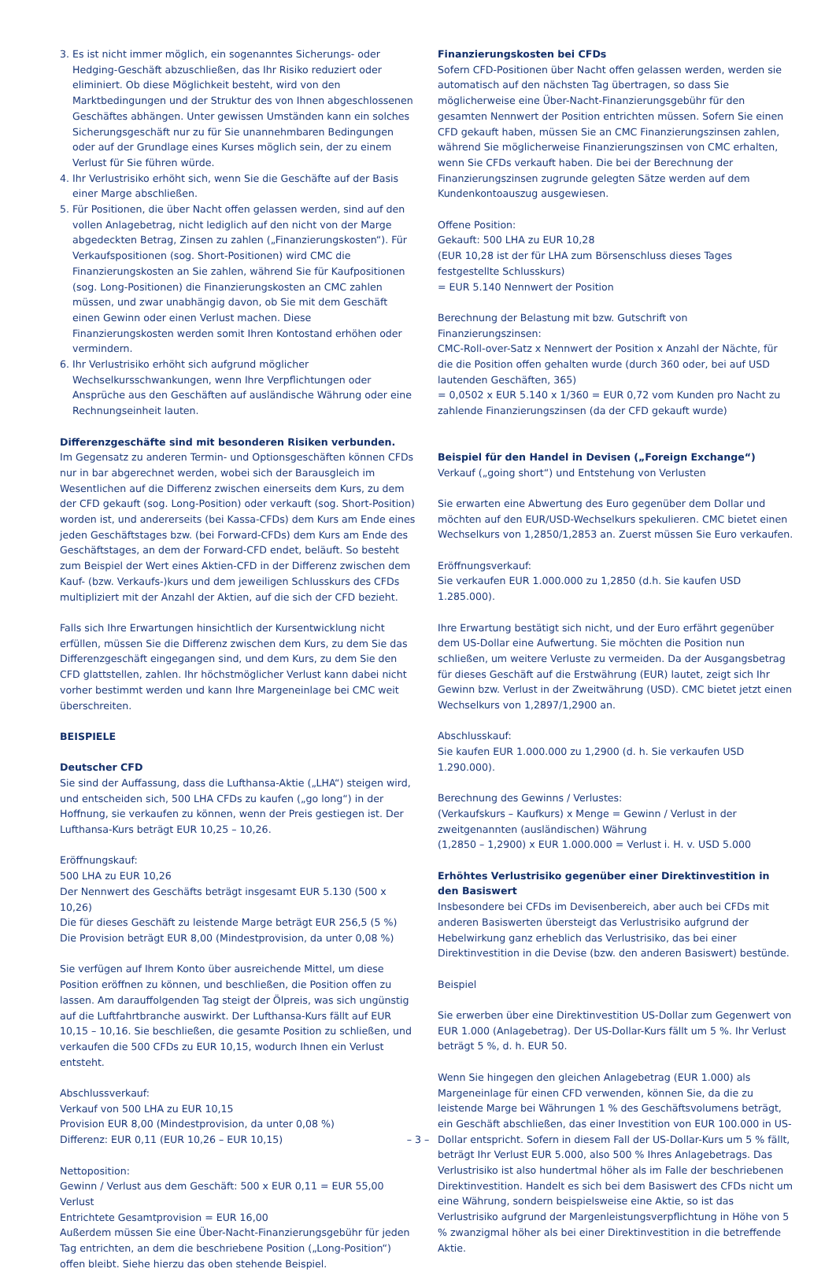3. Es ist nicht immer möglich, ein sogenanntes Sicherungs- oder Hedging-Geschäft abzuschließen, das Ihr Risiko reduziert oder eliminiert. Ob diese Möglichkeit besteht, wird von den Marktbedingungen und der Struktur des von Ihnen abgeschlossenen Geschäftes abhängen. Unter gewissen Umständen kann ein solches Sicherungsgeschäft nur zu für Sie unannehmbaren Bedingungen oder auf der Grundlage eines Kurses möglich sein, der zu einem Verlust für Sie führen würde.
4. Ihr Verlustrisiko erhöht sich, wenn Sie die Geschäfte auf der Basis einer Marge abschließen.
5. Für Positionen, die über Nacht offen gelassen werden, sind auf den vollen Anlagebetrag, nicht lediglich auf den nicht von der Marge abgedeckten Betrag, Zinsen zu zahlen („Finanzierungskosten“). Für Verkaufspositionen (sog. Short-Positionen) wird CMC die Finanzierungskosten an Sie zahlen, während Sie für Kaufpositionen (sog. Long-Positionen) die Finanzierungskosten an CMC zahlen müssen, und zwar unabhängig davon, ob Sie mit dem Geschäft einen Gewinn oder einen Verlust machen. Diese Finanzierungskosten werden somit Ihren Kontostand erhöhen oder vermindern.
6. Ihr Verlustrisiko erhöht sich aufgrund möglicher Wechselkursschwankungen, wenn Ihre Verpflichtungen oder Ansprüche aus den Geschäften auf ausländische Währung oder eine Rechnungseinheit lauten.
Differenzgeschäfte sind mit besonderen Risiken verbunden.
Im Gegensatz zu anderen Termin- und Optionsgeschäften können CFDs nur in bar abgerechnet werden, wobei sich der Barausgleich im Wesentlichen auf die Differenz zwischen einerseits dem Kurs, zu dem der CFD gekauft (sog. Long-Position) oder verkauft (sog. Short-Position) worden ist, und andererseits (bei Kassa-CFDs) dem Kurs am Ende eines jeden Geschäftstages bzw. (bei Forward-CFDs) dem Kurs am Ende des Geschäftstages, an dem der Forward-CFD endet, beläuft. So besteht zum Beispiel der Wert eines Aktien-CFD in der Differenz zwischen dem Kauf- (bzw. Verkaufs-)kurs und dem jeweiligen Schlusskurs des CFDs multipliziert mit der Anzahl der Aktien, auf die sich der CFD bezieht.
Falls sich Ihre Erwartungen hinsichtlich der Kursentwicklung nicht erfüllen, müssen Sie die Differenz zwischen dem Kurs, zu dem Sie das Differenzgeschäft eingegangen sind, und dem Kurs, zu dem Sie den CFD glattstellen, zahlen. Ihr höchstmöglicher Verlust kann dabei nicht vorher bestimmt werden und kann Ihre Margeneinlage bei CMC weit überschreiten.
BEISPIELE
Deutscher CFD
Sie sind der Auffassung, dass die Lufthansa-Aktie („LHA“) steigen wird, und entscheiden sich, 500 LHA CFDs zu kaufen („go long“) in der Hoffnung, sie verkaufen zu können, wenn der Preis gestiegen ist. Der Lufthansa-Kurs beträgt EUR 10,25 – 10,26.
Eröffnungskauf:
500 LHA zu EUR 10,26
Der Nennwert des Geschäfts beträgt insgesamt EUR 5.130 (500 x 10,26)
Die für dieses Geschäft zu leistende Marge beträgt EUR 256,5 (5 %)
Die Provision beträgt EUR 8,00 (Mindestprovision, da unter 0,08 %)
Sie verfügen auf Ihrem Konto über ausreichende Mittel, um diese Position eröffnen zu können, und beschließen, die Position offen zu lassen. Am darauffolgenden Tag steigt der Ölpreis, was sich ungünstig auf die Luftfahrtbranche auswirkt. Der Lufthansa-Kurs fällt auf EUR 10,15 – 10,16. Sie beschließen, die gesamte Position zu schließen, und verkaufen die 500 CFDs zu EUR 10,15, wodurch Ihnen ein Verlust entsteht.
Abschlussverkauf:
Verkauf von 500 LHA zu EUR 10,15
Provision EUR 8,00 (Mindestprovision, da unter 0,08 %)
Differenz: EUR 0,11 (EUR 10,26 – EUR 10,15)
Nettoposition:
Gewinn / Verlust aus dem Geschäft: 500 x EUR 0,11 = EUR 55,00 Verlust
Entrichtete Gesamtprovision = EUR 16,00
Außerdem müssen Sie eine Über-Nacht-Finanzierungsgebühr für jeden Tag entrichten, an dem die beschriebene Position („Long-Position“) offen bleibt. Siehe hierzu das oben stehende Beispiel.
Finanzierungskosten bei CFDs
Sofern CFD-Positionen über Nacht offen gelassen werden, werden sie automatisch auf den nächsten Tag übertragen, so dass Sie möglicherweise eine Über-Nacht-Finanzierungsgebühr für den gesamten Nennwert der Position entrichten müssen. Sofern Sie einen CFD gekauft haben, müssen Sie an CMC Finanzierungszinsen zahlen, während Sie möglicherweise Finanzierungszinsen von CMC erhalten, wenn Sie CFDs verkauft haben. Die bei der Berechnung der Finanzierungszinsen zugrunde gelegten Sätze werden auf dem Kundenkontoauszug ausgewiesen.
Offene Position:
Gekauft: 500 LHA zu EUR 10,28
(EUR 10,28 ist der für LHA zum Börsenschluss dieses Tages festgestellte Schlusskurs)
= EUR 5.140 Nennwert der Position
Berechnung der Belastung mit bzw. Gutschrift von Finanzierungszinsen:
CMC-Roll-over-Satz x Nennwert der Position x Anzahl der Nächte, für die die Position offen gehalten wurde (durch 360 oder, bei auf USD lautenden Geschäften, 365)
= 0,0502 x EUR 5.140 x 1/360 = EUR 0,72 vom Kunden pro Nacht zu zahlende Finanzierungszinsen (da der CFD gekauft wurde)
Beispiel für den Handel in Devisen („Foreign Exchange“)
Verkauf („going short“) und Entstehung von Verlusten
Sie erwarten eine Abwertung des Euro gegenüber dem Dollar und möchten auf den EUR/USD-Wechselkurs spekulieren. CMC bietet einen Wechselkurs von 1,2850/1,2853 an. Zuerst müssen Sie Euro verkaufen.
Eröffnungsverkauf:
Sie verkaufen EUR 1.000.000 zu 1,2850 (d.h. Sie kaufen USD 1.285.000).
Ihre Erwartung bestätigt sich nicht, und der Euro erfährt gegenüber dem US-Dollar eine Aufwertung. Sie möchten die Position nun schließen, um weitere Verluste zu vermeiden. Da der Ausgangsbetrag für dieses Geschäft auf die Erstwährung (EUR) lautet, zeigt sich Ihr Gewinn bzw. Verlust in der Zweitwährung (USD). CMC bietet jetzt einen Wechselkurs von 1,2897/1,2900 an.
Abschlusskauf:
Sie kaufen EUR 1.000.000 zu 1,2900 (d. h. Sie verkaufen USD 1.290.000).
Berechnung des Gewinns / Verlustes:
(Verkaufskurs – Kaufkurs) x Menge = Gewinn / Verlust in der zweitgenannten (ausländischen) Währung
(1,2850 – 1,2900) x EUR 1.000.000 = Verlust i. H. v. USD 5.000
Erhöhtes Verlustrisiko gegenüber einer Direktinvestition in den Basiswert
Insbesondere bei CFDs im Devisenbereich, aber auch bei CFDs mit anderen Basiswerten übersteigt das Verlustrisiko aufgrund der Hebelwirkung ganz erheblich das Verlustrisiko, das bei einer Direktinvestition in die Devise (bzw. den anderen Basiswert) bestünde.
Beispiel
Sie erwerben über eine Direktinvestition US-Dollar zum Gegenwert von EUR 1.000 (Anlagebetrag). Der US-Dollar-Kurs fällt um 5 %. Ihr Verlust beträgt 5 %, d. h. EUR 50.
Wenn Sie hingegen den gleichen Anlagebetrag (EUR 1.000) als Margeneinlage für einen CFD verwenden, können Sie, da die zu leistende Marge bei Währungen 1 % des Geschäftsvolumens beträgt, ein Geschäft abschließen, das einer Investition von EUR 100.000 in US-Dollar entspricht. Sofern in diesem Fall der US-Dollar-Kurs um 5 % fällt, beträgt Ihr Verlust EUR 5.000, also 500 % Ihres Anlagebetrags. Das Verlustrisiko ist also hundertmal höher als im Falle der beschriebenen Direktinvestition. Handelt es sich bei dem Basiswert des CFDs nicht um eine Währung, sondern beispielsweise eine Aktie, so ist das Verlustrisiko aufgrund der Margenleistungsverpflichtung in Höhe von 5 % zwanzigmal höher als bei einer Direktinvestition in die betreffende Aktie.
– 3 –